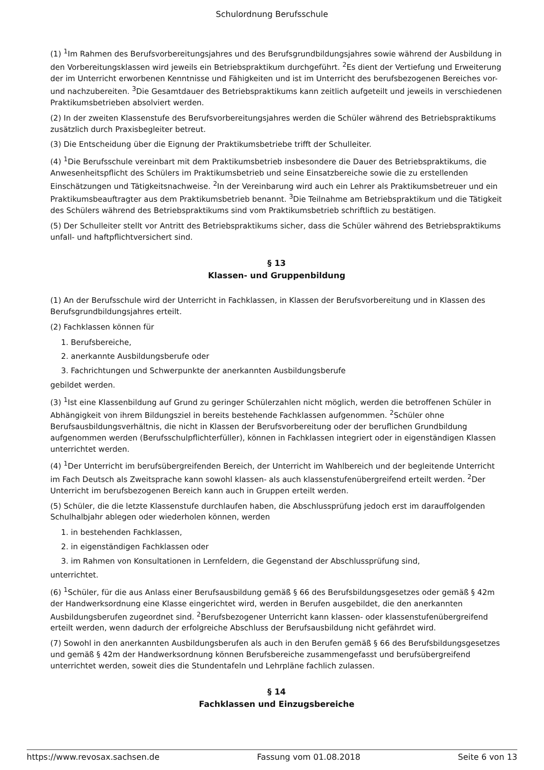Schulordnung Berufsschule
(1) <sup>1</sup>Im Rahmen des Berufsvorbereitungsjahres und des Berufsgrundbildungsjahres sowie während der Ausbildung in den Vorbereitungsklassen wird jeweils ein Betriebspraktikum durchgeführt. <sup>2</sup>Es dient der Vertiefung und Erweiterung der im Unterricht erworbenen Kenntnisse und Fähigkeiten und ist im Unterricht des berufsbezogenen Bereiches vor- und nachzubereiten. <sup>3</sup>Die Gesamtdauer des Betriebspraktikums kann zeitlich aufgeteilt und jeweils in verschiedenen Praktikumsbetrieben absolviert werden.
(2) In der zweiten Klassenstufe des Berufsvorbereitungsjahres werden die Schüler während des Betriebspraktikums zusätzlich durch Praxisbegleiter betreut.
(3) Die Entscheidung über die Eignung der Praktikumsbetriebe trifft der Schulleiter.
(4) <sup>1</sup>Die Berufsschule vereinbart mit dem Praktikumsbetrieb insbesondere die Dauer des Betriebspraktikums, die Anwesenheitspflicht des Schülers im Praktikumsbetrieb und seine Einsatzbereiche sowie die zu erstellenden Einschätzungen und Tätigkeitsnachweise. <sup>2</sup>In der Vereinbarung wird auch ein Lehrer als Praktikumsbetreuer und ein Praktikumsbeauftragter aus dem Praktikumsbetrieb benannt. <sup>3</sup>Die Teilnahme am Betriebspraktikum und die Tätigkeit des Schülers während des Betriebspraktikums sind vom Praktikumsbetrieb schriftlich zu bestätigen.
(5) Der Schulleiter stellt vor Antritt des Betriebspraktikums sicher, dass die Schüler während des Betriebspraktikums unfall- und haftpflichtversichert sind.
§ 13
Klassen- und Gruppenbildung
(1) An der Berufsschule wird der Unterricht in Fachklassen, in Klassen der Berufsvorbereitung und in Klassen des Berufsgrundbildungsjahres erteilt.
(2) Fachklassen können für
1. Berufsbereiche,
2. anerkannte Ausbildungsberufe oder
3. Fachrichtungen und Schwerpunkte der anerkannten Ausbildungsberufe
gebildet werden.
(3) <sup>1</sup>Ist eine Klassenbildung auf Grund zu geringer Schülerzahlen nicht möglich, werden die betroffenen Schüler in Abhängigkeit von ihrem Bildungsziel in bereits bestehende Fachklassen aufgenommen. <sup>2</sup>Schüler ohne Berufsausbildungsverhältnis, die nicht in Klassen der Berufsvorbereitung oder der beruflichen Grundbildung aufgenommen werden (Berufsschulpflichterfüller), können in Fachklassen integriert oder in eigenständigen Klassen unterrichtet werden.
(4) <sup>1</sup>Der Unterricht im berufsübergreifenden Bereich, der Unterricht im Wahlbereich und der begleitende Unterricht im Fach Deutsch als Zweitsprache kann sowohl klassen- als auch klassenstufenübergreifend erteilt werden. <sup>2</sup>Der Unterricht im berufsbezogenen Bereich kann auch in Gruppen erteilt werden.
(5) Schüler, die die letzte Klassenstufe durchlaufen haben, die Abschlussprüfung jedoch erst im darauffolgenden Schulhalbjahr ablegen oder wiederholen können, werden
1. in bestehenden Fachklassen,
2. in eigenständigen Fachklassen oder
3. im Rahmen von Konsultationen in Lernfeldern, die Gegenstand der Abschlussprüfung sind,
unterrichtet.
(6) <sup>1</sup>Schüler, für die aus Anlass einer Berufsausbildung gemäß § 66 des Berufsbildungsgesetzes oder gemäß § 42m der Handwerksordnung eine Klasse eingerichtet wird, werden in Berufen ausgebildet, die den anerkannten Ausbildungsberufen zugeordnet sind. <sup>2</sup>Berufsbezogener Unterricht kann klassen- oder klassenstufenübergreifend erteilt werden, wenn dadurch der erfolgreiche Abschluss der Berufsausbildung nicht gefährdet wird.
(7) Sowohl in den anerkannten Ausbildungsberufen als auch in den Berufen gemäß § 66 des Berufsbildungsgesetzes und gemäß § 42m der Handwerksordnung können Berufsbereiche zusammengefasst und berufsübergreifend unterrichtet werden, soweit dies die Stundentafeln und Lehrpläne fachlich zulassen.
§ 14
Fachklassen und Einzugsbereiche
https://www.revosax.sachsen.de Fassung vom 01.08.2018 Seite 6 von 13